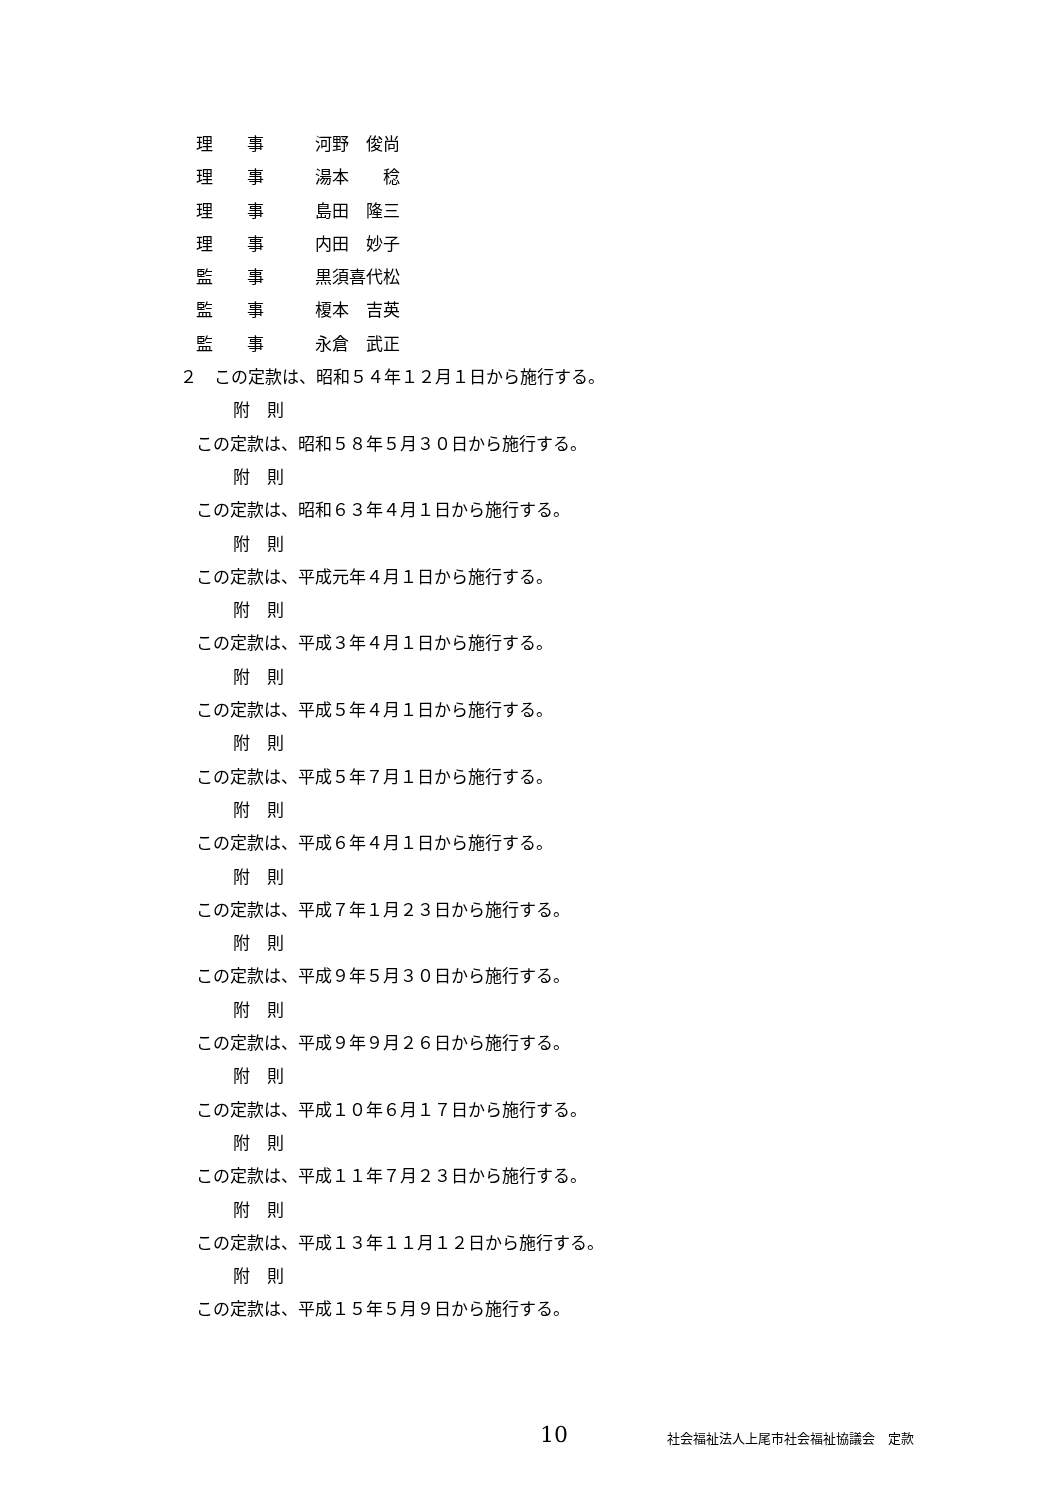理　　事　　　河野　俊尚
理　　事　　　湯本　　稔
理　　事　　　島田　隆三
理　　事　　　内田　妙子
監　　事　　　黒須喜代松
監　　事　　　榎本　吉英
監　　事　　　永倉　武正
２　この定款は、昭和５４年１２月１日から施行する。
附　則
この定款は、昭和５８年５月３０日から施行する。
附　則
この定款は、昭和６３年４月１日から施行する。
附　則
この定款は、平成元年４月１日から施行する。
附　則
この定款は、平成３年４月１日から施行する。
附　則
この定款は、平成５年４月１日から施行する。
附　則
この定款は、平成５年７月１日から施行する。
附　則
この定款は、平成６年４月１日から施行する。
附　則
この定款は、平成７年１月２３日から施行する。
附　則
この定款は、平成９年５月３０日から施行する。
附　則
この定款は、平成９年９月２６日から施行する。
附　則
この定款は、平成１０年６月１７日から施行する。
附　則
この定款は、平成１１年７月２３日から施行する。
附　則
この定款は、平成１３年１１月１２日から施行する。
附　則
この定款は、平成１５年５月９日から施行する。
10 社会福祉法人上尾市社会福祉協議会　定款